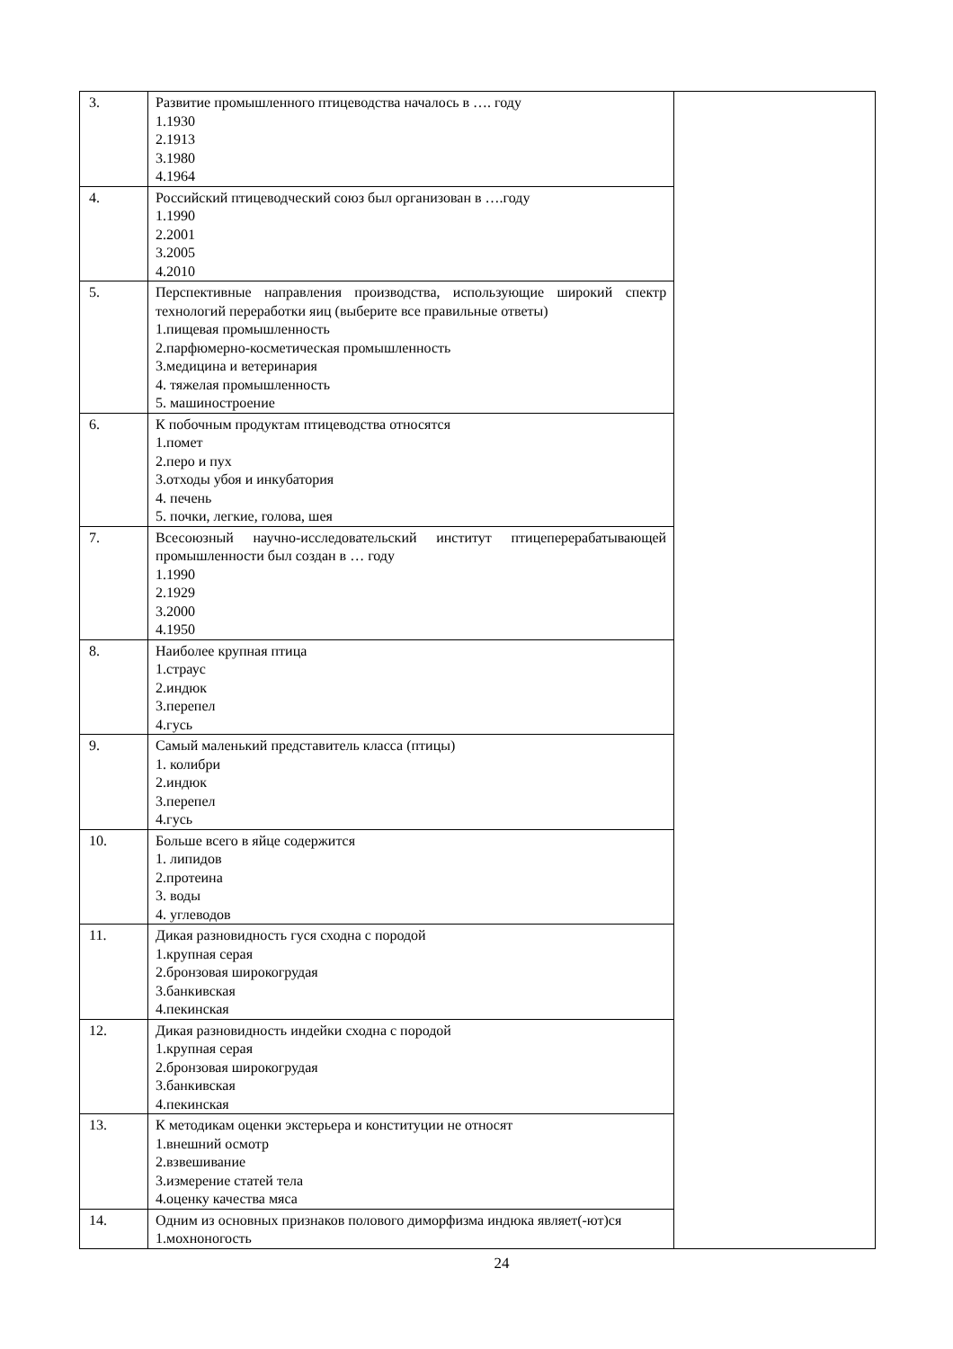| 3. | Развитие промышленного птицеводства началось в …. году 1.1930 2.1913 3.1980 4.1964 | |
| 4. | Российский птицеводческий союз был организован в ….году 1.1990 2.2001 3.2005 4.2010 | |
| 5. | Перспективные направления производства, использующие широкий спектр технологий переработки яиц (выберите все правильные ответы) 1.пищевая промышленность 2.парфюмерно-косметическая промышленность 3.медицина и ветеринария 4. тяжелая промышленность 5. машиностроение | |
| 6. | К побочным продуктам птицеводства относятся 1.помет 2.перо и пух 3.отходы убоя и инкубатория 4. печень 5. почки, легкие, голова, шея | |
| 7. | Всесоюзный научно-исследовательский институт птицеперерабатывающей промышленности был создан в … году 1.1990 2.1929 3.2000 4.1950 | |
| 8. | Наиболее крупная птица 1.страус 2.индюк 3.перепел 4.гусь | |
| 9. | Самый маленький представитель класса (птицы) 1. колибри 2.индюк 3.перепел 4.гусь | |
| 10. | Больше всего в яйце содержится 1. липидов 2.протеина 3. воды 4. углеводов | |
| 11. | Дикая разновидность гуся сходна с породой 1.крупная серая 2.бронзовая широкогрудая 3.банкивская 4.пекинская | |
| 12. | Дикая разновидность индейки сходна с породой 1.крупная серая 2.бронзовая широкогрудая 3.банкивская 4.пекинская | |
| 13. | К методикам оценки экстерьера и конституции не относят 1.внешний осмотр 2.взвешивание 3.измерение статей тела 4.оценку качества мяса | |
| 14. | Одним из основных признаков полового диморфизма индюка являет(-ют)ся 1.мохноногость | |
24